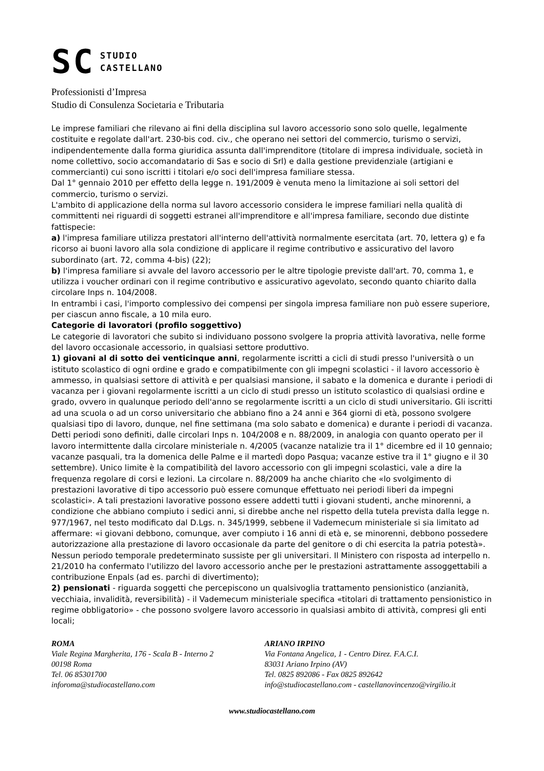SC STUDIO
CASTELLANO
Professionisti d’Impresa
Studio di Consulenza Societaria e Tributaria
Le imprese familiari che rilevano ai fini della disciplina sul lavoro accessorio sono solo quelle, legalmente costituite e regolate dall'art. 230-bis cod. civ., che operano nei settori del commercio, turismo o servizi, indipendentemente dalla forma giuridica assunta dall'imprenditore (titolare di impresa individuale, società in nome collettivo, socio accomandatario di Sas e socio di Srl) e dalla gestione previdenziale (artigiani e commercianti) cui sono iscritti i titolari e/o soci dell'impresa familiare stessa.
Dal 1° gennaio 2010 per effetto della legge n. 191/2009 è venuta meno la limitazione ai soli settori del commercio, turismo o servizi.
L'ambito di applicazione della norma sul lavoro accessorio considera le imprese familiari nella qualità di committenti nei riguardi di soggetti estranei all'imprenditore e all'impresa familiare, secondo due distinte fattispecie:
a) l'impresa familiare utilizza prestatori all'interno dell'attività normalmente esercitata (art. 70, lettera g) e fa ricorso ai buoni lavoro alla sola condizione di applicare il regime contributivo e assicurativo del lavoro subordinato (art. 72, comma 4-bis) (22);
b) l'impresa familiare si avvale del lavoro accessorio per le altre tipologie previste dall'art. 70, comma 1, e utilizza i voucher ordinari con il regime contributivo e assicurativo agevolato, secondo quanto chiarito dalla circolare Inps n. 104/2008.
In entrambi i casi, l'importo complessivo dei compensi per singola impresa familiare non può essere superiore, per ciascun anno fiscale, a 10 mila euro.
Categorie di lavoratori (profilo soggettivo)
Le categorie di lavoratori che subito si individuano possono svolgere la propria attività lavorativa, nelle forme del lavoro occasionale accessorio, in qualsiasi settore produttivo.
1) giovani al di sotto dei venticinque anni, regolarmente iscritti a cicli di studi presso l'università o un istituto scolastico di ogni ordine e grado e compatibilmente con gli impegni scolastici - il lavoro accessorio è ammesso, in qualsiasi settore di attività e per qualsiasi mansione, il sabato e la domenica e durante i periodi di vacanza per i giovani regolarmente iscritti a un ciclo di studi presso un istituto scolastico di qualsiasi ordine e grado, ovvero in qualunque periodo dell'anno se regolarmente iscritti a un ciclo di studi universitario. Gli iscritti ad una scuola o ad un corso universitario che abbiano fino a 24 anni e 364 giorni di età, possono svolgere qualsiasi tipo di lavoro, dunque, nel fine settimana (ma solo sabato e domenica) e durante i periodi di vacanza. Detti periodi sono definiti, dalle circolari Inps n. 104/2008 e n. 88/2009, in analogia con quanto operato per il lavoro intermittente dalla circolare ministeriale n. 4/2005 (vacanze natalizie tra il 1° dicembre ed il 10 gennaio; vacanze pasquali, tra la domenica delle Palme e il martedì dopo Pasqua; vacanze estive tra il 1° giugno e il 30 settembre). Unico limite è la compatibilità del lavoro accessorio con gli impegni scolastici, vale a dire la frequenza regolare di corsi e lezioni. La circolare n. 88/2009 ha anche chiarito che «lo svolgimento di prestazioni lavorative di tipo accessorio può essere comunque effettuato nei periodi liberi da impegni scolastici». A tali prestazioni lavorative possono essere addetti tutti i giovani studenti, anche minorenni, a condizione che abbiano compiuto i sedici anni, si direbbe anche nel rispetto della tutela prevista dalla legge n. 977/1967, nel testo modificato dal D.Lgs. n. 345/1999, sebbene il Vademecum ministeriale si sia limitato ad affermare: «i giovani debbono, comunque, aver compiuto i 16 anni di età e, se minorenni, debbono possedere autorizzazione alla prestazione di lavoro occasionale da parte del genitore o di chi esercita la patria potestà». Nessun periodo temporale predeterminato sussiste per gli universitari. Il Ministero con risposta ad interpello n. 21/2010 ha confermato l'utilizzo del lavoro accessorio anche per le prestazioni astrattamente assoggettabili a contribuzione Enpals (ad es. parchi di divertimento);
2) pensionati - riguarda soggetti che percepiscono un qualsivoglia trattamento pensionistico (anzianità, vecchiaia, invalidità, reversibilità) - il Vademecum ministeriale specifica «titolari di trattamento pensionistico in regime obbligatorio» - che possono svolgere lavoro accessorio in qualsiasi ambito di attività, compresi gli enti locali;
ROMA
Viale Regina Margherita, 176 - Scala B - Interno 2
00198 Roma
Tel. 06 85301700
inforoma@studiocastellano.com
ARIANO IRPINO
Via Fontana Angelica, 1 - Centro Direz. F.A.C.I.
83031 Ariano Irpino (AV)
Tel. 0825 892086 - Fax 0825 892642
info@studiocastellano.com - castellanovincenzo@virgilio.it
www.studiocastellano.com